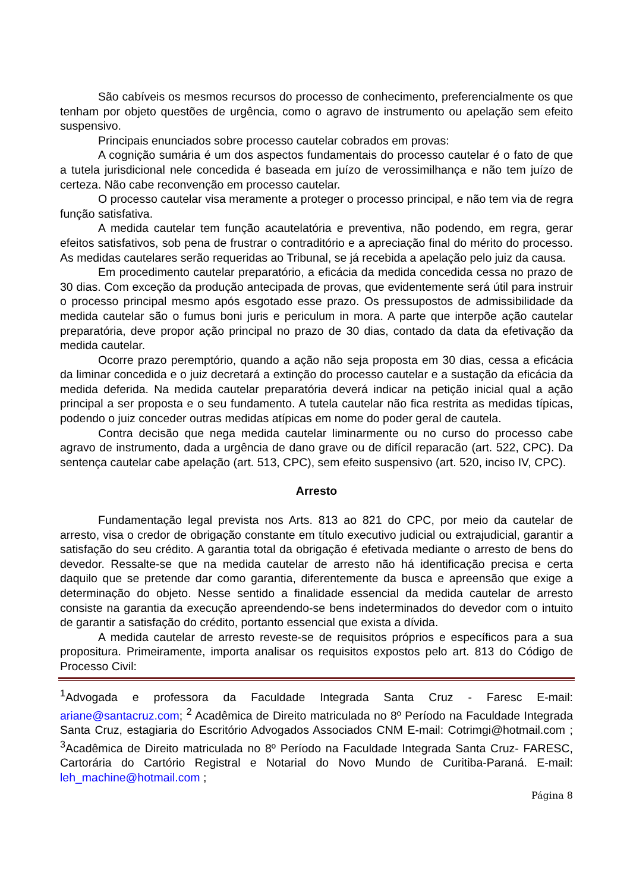São cabíveis os mesmos recursos do processo de conhecimento, preferencialmente os que tenham por objeto questões de urgência, como o agravo de instrumento ou apelação sem efeito suspensivo.
Principais enunciados sobre processo cautelar cobrados em provas:
A cognição sumária é um dos aspectos fundamentais do processo cautelar é o fato de que a tutela jurisdicional nele concedida é baseada em juízo de verossimilhança e não tem juízo de certeza. Não cabe reconvenção em processo cautelar.
O processo cautelar visa meramente a proteger o processo principal, e não tem via de regra função satisfativa.
A medida cautelar tem função acautelatória e preventiva, não podendo, em regra, gerar efeitos satisfativos, sob pena de frustrar o contraditório e a apreciação final do mérito do processo. As medidas cautelares serão requeridas ao Tribunal, se já recebida a apelação pelo juiz da causa.
Em procedimento cautelar preparatório, a eficácia da medida concedida cessa no prazo de 30 dias. Com exceção da produção antecipada de provas, que evidentemente será útil para instruir o processo principal mesmo após esgotado esse prazo. Os pressupostos de admissibilidade da medida cautelar são o fumus boni juris e periculum in mora. A parte que interpõe ação cautelar preparatória, deve propor ação principal no prazo de 30 dias, contado da data da efetivação da medida cautelar.
Ocorre prazo peremptório, quando a ação não seja proposta em 30 dias, cessa a eficácia da liminar concedida e o juiz decretará a extinção do processo cautelar e a sustação da eficácia da medida deferida. Na medida cautelar preparatória deverá indicar na petição inicial qual a ação principal a ser proposta e o seu fundamento. A tutela cautelar não fica restrita as medidas típicas, podendo o juiz conceder outras medidas atípicas em nome do poder geral de cautela.
Contra decisão que nega medida cautelar liminarmente ou no curso do processo cabe agravo de instrumento, dada a urgência de dano grave ou de difícil reparacão (art. 522, CPC). Da sentença cautelar cabe apelação (art. 513, CPC), sem efeito suspensivo (art. 520, inciso IV, CPC).
Arresto
Fundamentação legal prevista nos Arts. 813 ao 821 do CPC, por meio da cautelar de arresto, visa o credor de obrigação constante em título executivo judicial ou extrajudicial, garantir a satisfação do seu crédito. A garantia total da obrigação é efetivada mediante o arresto de bens do devedor. Ressalte-se que na medida cautelar de arresto não há identificação precisa e certa daquilo que se pretende dar como garantia, diferentemente da busca e apreensão que exige a determinação do objeto. Nesse sentido a finalidade essencial da medida cautelar de arresto consiste na garantia da execução apreendendo-se bens indeterminados do devedor com o intuito de garantir a satisfação do crédito, portanto essencial que exista a dívida.
A medida cautelar de arresto reveste-se de requisitos próprios e específicos para a sua propositura. Primeiramente, importa analisar os requisitos expostos pelo art. 813 do Código de Processo Civil:
<sup>1</sup> Advogada e professora da Faculdade Integrada Santa Cruz - Faresc E-mail: ariane@santacruz.com; <sup>2</sup> Acadêmica de Direito matriculada no 8º Período na Faculdade Integrada Santa Cruz, estagiaria do Escritório Advogados Associados CNM E-mail: Cotrimgi@hotmail.com ; <sup>3</sup>Acadêmica de Direito matriculada no 8º Período na Faculdade Integrada Santa Cruz- FARESC, Cartorária do Cartório Registral e Notarial do Novo Mundo de Curitiba-Paraná. E-mail: leh_machine@hotmail.com ;
Página 8